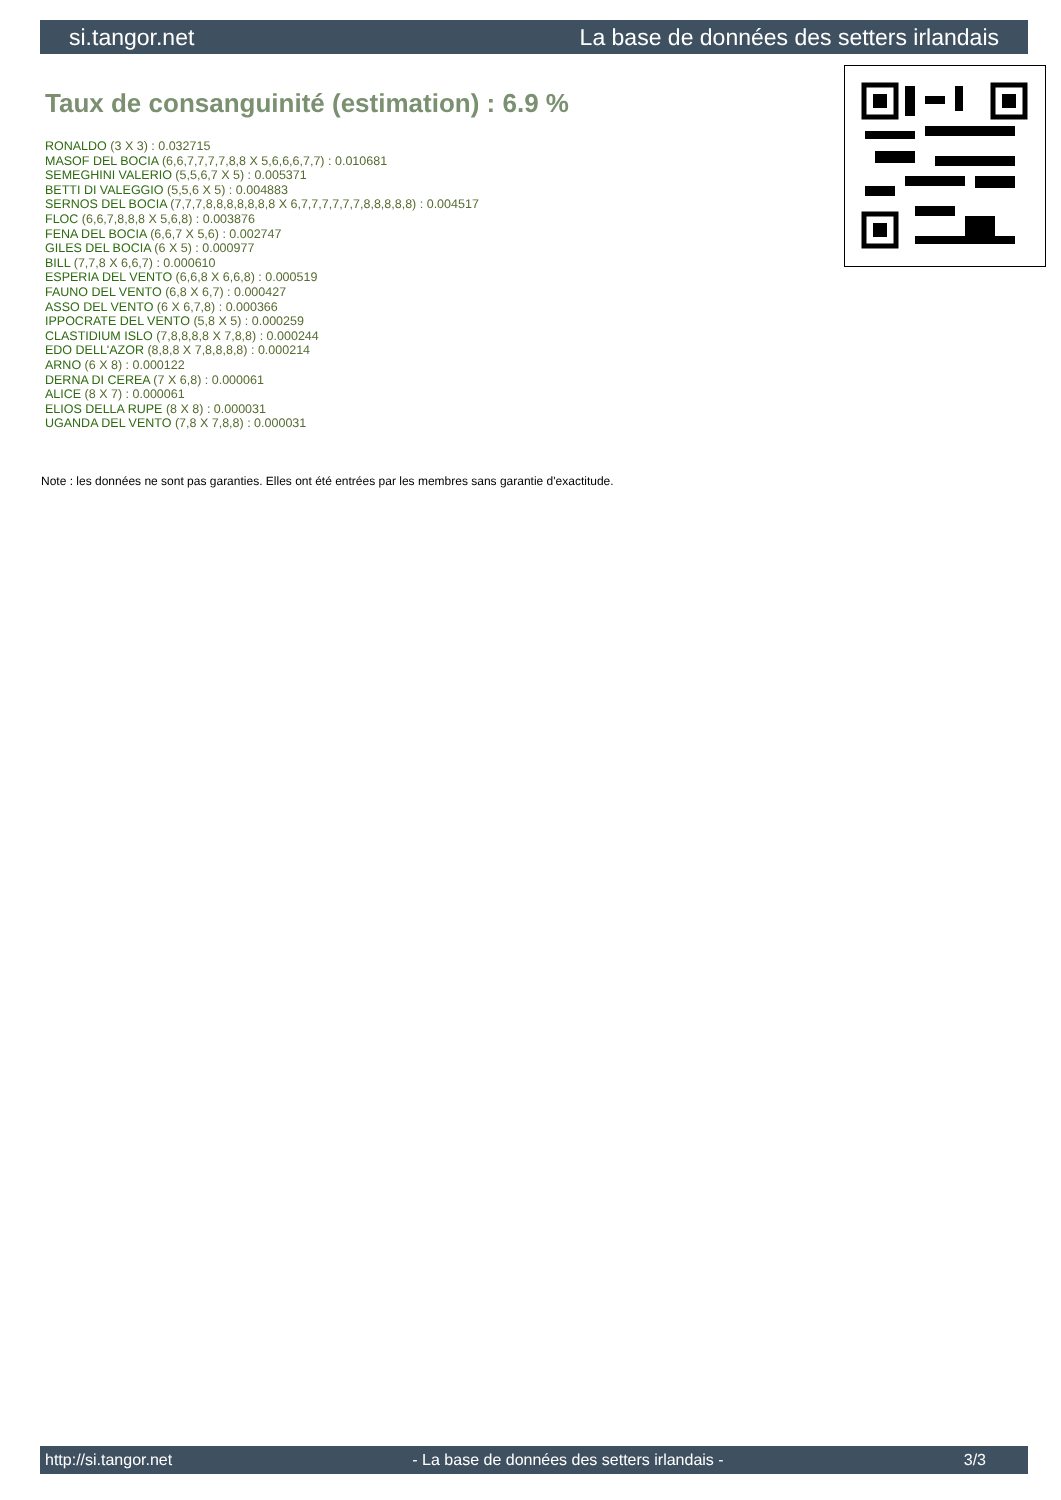si.tangor.net La base de données des setters irlandais
Taux de consanguinité (estimation) : 6.9 %
RONALDO (3 X 3) : 0.032715
MASOF DEL BOCIA (6,6,7,7,7,7,8,8 X 5,6,6,6,7,7) : 0.010681
SEMEGHINI VALERIO (5,5,6,7 X 5) : 0.005371
BETTI DI VALEGGIO (5,5,6 X 5) : 0.004883
SERNOS DEL BOCIA (7,7,7,8,8,8,8,8,8,8 X 6,7,7,7,7,7,7,8,8,8,8,8) : 0.004517
FLOC (6,6,7,8,8,8 X 5,6,8) : 0.003876
FENA DEL BOCIA (6,6,7 X 5,6) : 0.002747
GILES DEL BOCIA (6 X 5) : 0.000977
BILL (7,7,8 X 6,6,7) : 0.000610
ESPERIA DEL VENTO (6,6,8 X 6,6,8) : 0.000519
FAUNO DEL VENTO (6,8 X 6,7) : 0.000427
ASSO DEL VENTO (6 X 6,7,8) : 0.000366
IPPOCRATE DEL VENTO (5,8 X 5) : 0.000259
CLASTIDIUM ISLO (7,8,8,8,8 X 7,8,8) : 0.000244
EDO DELL'AZOR (8,8,8 X 7,8,8,8,8) : 0.000214
ARNO (6 X 8) : 0.000122
DERNA DI CEREA (7 X 6,8) : 0.000061
ALICE (8 X 7) : 0.000061
ELIOS DELLA RUPE (8 X 8) : 0.000031
UGANDA DEL VENTO (7,8 X 7,8,8) : 0.000031
Note : les données ne sont pas garanties. Elles ont été entrées par les membres sans garantie d'exactitude.
http://si.tangor.net - La base de données des setters irlandais - 3/3